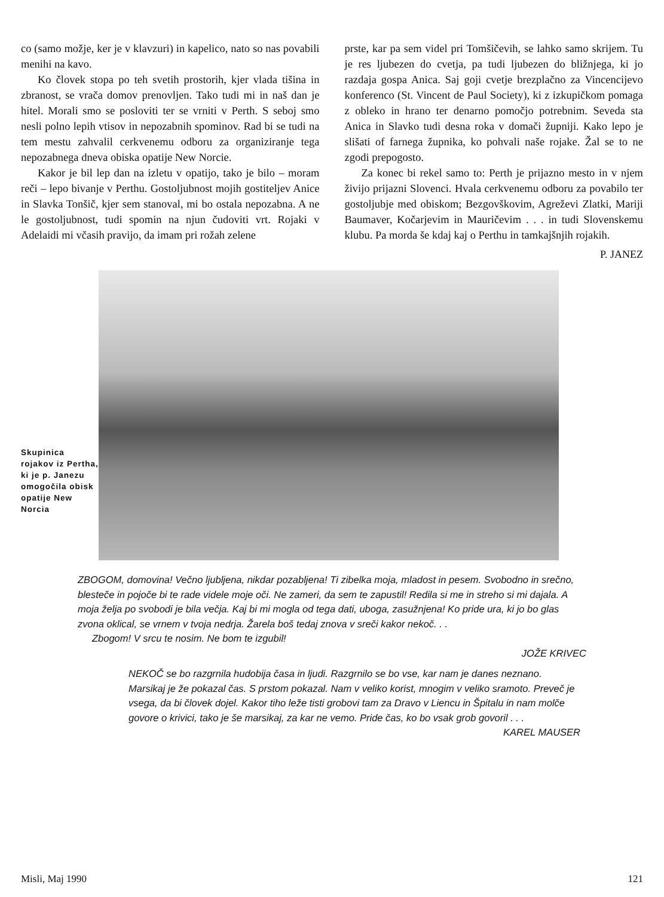co (samo možje, ker je v klavzuri) in kapelico, nato so nas povabili menihi na kavo.
Ko človek stopa po teh svetih prostorih, kjer vlada tišina in zbranost, se vrača domov prenovljen. Tako tudi mi in naš dan je hitel. Morali smo se posloviti ter se vrniti v Perth. S seboj smo nesli polno lepih vtisov in nepozabnih spominov. Rad bi se tudi na tem mestu zahvalil cerkvenemu odboru za organiziranje tega nepozabnega dneva obiska opatije New Norcie.
Kakor je bil lep dan na izletu v opatijo, tako je bilo – moram reči – lepo bivanje v Perthu. Gostoljubnost mojih gostiteljev Anice in Slavka Tonšič, kjer sem stanoval, mi bo ostala nepozabna. A ne le gostoljubnost, tudi spomin na njun čudoviti vrt. Rojaki v Adelaidi mi včasih pravijo, da imam pri rožah zelene
prste, kar pa sem videl pri Tomšičevih, se lahko samo skrijem. Tu je res ljubezen do cvetja, pa tudi ljubezen do bližnjega, ki jo razdaja gospa Anica. Saj goji cvetje brezplačno za Vincencijevo konferenco (St. Vincent de Paul Society), ki z izkupičkom pomaga z obleko in hrano ter denarno pomočjo potrebnim. Seveda sta Anica in Slavko tudi desna roka v domači župniji. Kako lepo je slišati of farnega župnika, ko pohvali naše rojake. Žal se to ne zgodi prepogosto.
Za konec bi rekel samo to: Perth je prijazno mesto in v njem živijo prijazni Slovenci. Hvala cerkvenemu odboru za povabilo ter gostoljubje med obiskom; Bezgovškovim, Agreževi Zlatki, Mariji Baumaver, Kočarjevim in Mauričevim . . . in tudi Slovenskemu klubu. Pa morda še kdaj kaj o Perthu in tamkajšnjih rojakih.
P. JANEZ
Skupinica rojakov iz Pertha, ki je p. Janezu omogočila obisk opatije New Norcia
ZBOGOM, domovina! Večno ljubljena, nikdar pozabljena! Ti zibelka moja, mladost in pesem. Svobodno in srečno, blesteče in pojoče bi te rade videle moje oči. Ne zameri, da sem te zapustil! Redila si me in streho si mi dajala. A moja želja po svobodi je bila večja. Kaj bi mi mogla od tega dati, uboga, zasužnjena! Ko pride ura, ki jo bo glas zvona oklical, se vrnem v tvoja nedrja. Žarela boš tedaj znova v sreči kakor nekoč. . .
Zbogom! V srcu te nosim. Ne bom te izgubil!
JOŽE KRIVEC
NEKOČ se bo razgrnila hudobija časa in ljudi. Razgrnilo se bo vse, kar nam je danes neznano. Marsikaj je že pokazal čas. S prstom pokazal. Nam v veliko korist, mnogim v veliko sramoto. Preveč je vsega, da bi človek dojel. Kakor tiho leže tisti grobovi tam za Dravo v Liencu in Špitalu in nam molče govore o krivici, tako je še marsikaj, za kar ne vemo. Pride čas, ko bo vsak grob govoril . . .
KAREL MAUSER
Misli, Maj 1990 121